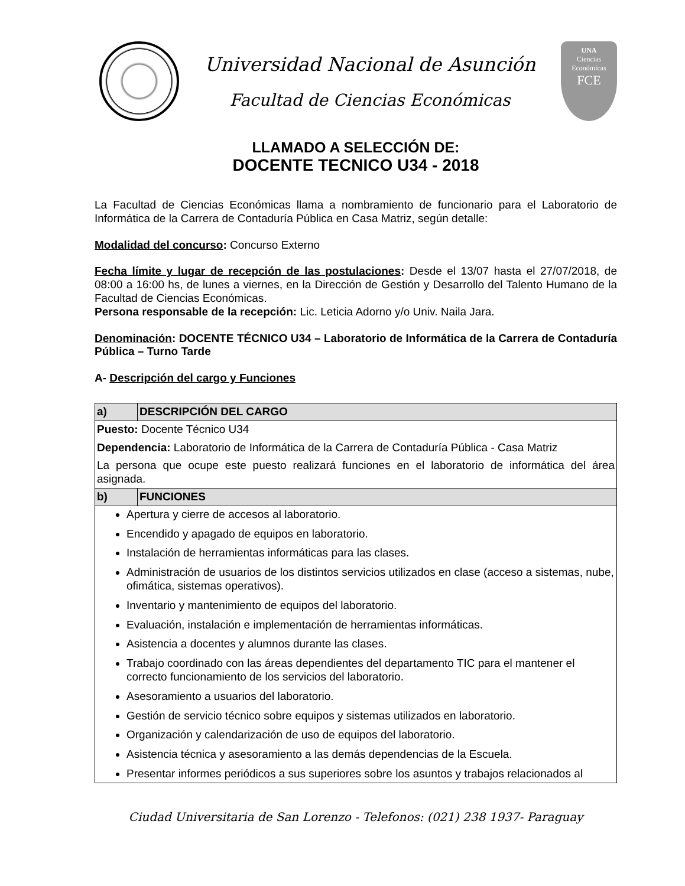Universidad Nacional de Asunción
Facultad de Ciencias Económicas
UNA
Ciencias
Económicas
FCE
LLAMADO A SELECCIÓN DE:
DOCENTE TECNICO U34 - 2018
La Facultad de Ciencias Económicas llama a nombramiento de funcionario para el Laboratorio de Informática de la Carrera de Contaduría Pública en Casa Matriz, según detalle:
Modalidad del concurso: Concurso Externo
Fecha límite y lugar de recepción de las postulaciones: Desde el 13/07 hasta el 27/07/2018, de 08:00 a 16:00 hs, de lunes a viernes, en la Dirección de Gestión y Desarrollo del Talento Humano de la Facultad de Ciencias Económicas.
Persona responsable de la recepción: Lic. Leticia Adorno y/o Univ. Naila Jara.
Denominación: DOCENTE TÉCNICO U34 – Laboratorio de Informática de la Carrera de Contaduría Pública – Turno Tarde
A- Descripción del cargo y Funciones
| a) | DESCRIPCIÓN DEL CARGO |
| Puesto: Docente Técnico U34 Dependencia: Laboratorio de Informática de la Carrera de Contaduría Pública - Casa Matriz La persona que ocupe este puesto realizará funciones en el laboratorio de informática del área asignada. | |
| b) | FUNCIONES |
| Apertura y cierre de accesos al laboratorio. Encendido y apagado de equipos en laboratorio. Instalación de herramientas informáticas para las clases. Administración de usuarios de los distintos servicios utilizados en clase (acceso a sistemas, nube, ofimática, sistemas operativos). Inventario y mantenimiento de equipos del laboratorio. Evaluación, instalación e implementación de herramientas informáticas. Asistencia a docentes y alumnos durante las clases. Trabajo coordinado con las áreas dependientes del departamento TIC para el mantener el correcto funcionamiento de los servicios del laboratorio. Asesoramiento a usuarios del laboratorio. Gestión de servicio técnico sobre equipos y sistemas utilizados en laboratorio. Organización y calendarización de uso de equipos del laboratorio. Asistencia técnica y asesoramiento a las demás dependencias de la Escuela. Presentar informes periódicos a sus superiores sobre los asuntos y trabajos relacionados al | |
Ciudad Universitaria de San Lorenzo - Telefonos: (021) 238 1937- Paraguay